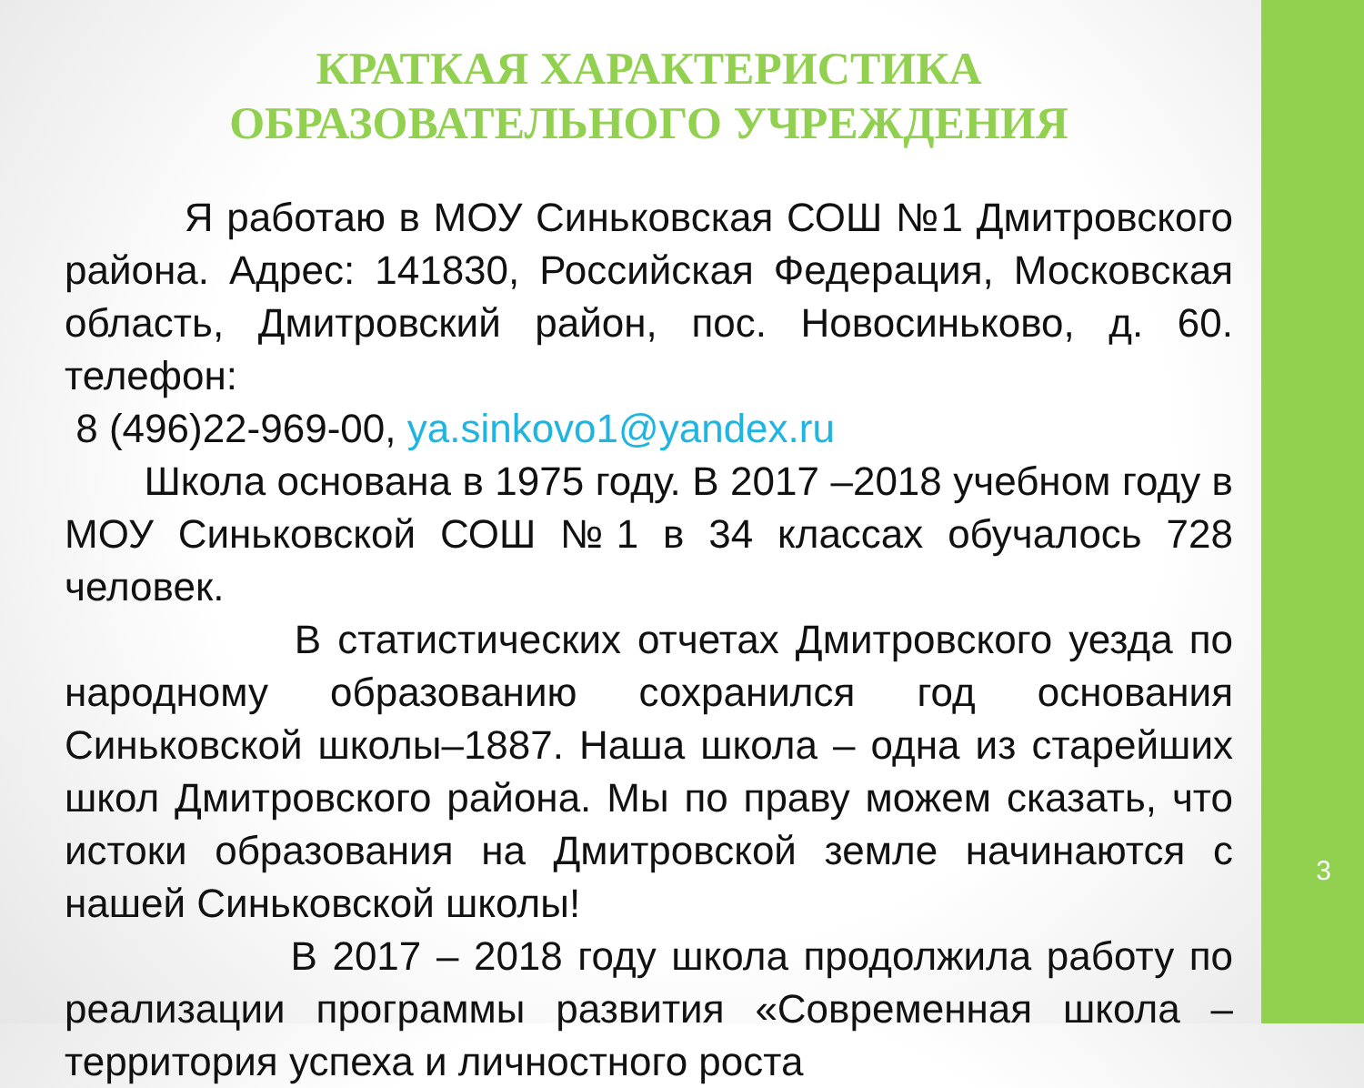3
КРАТКАЯ ХАРАКТЕРИСТИКА
ОБРАЗОВАТЕЛЬНОГО УЧРЕЖДЕНИЯ
Я работаю в МОУ Синьковская СОШ №1 Дмитровского района. Адрес: 141830, Российская Федерация, Московская область, Дмитровский район, пос. Новосиньково, д. 60. телефон:
8 (496)22-969-00, ya.sinkovo1@yandex.ru
Школа основана в 1975 году. В 2017 –2018 учебном году в МОУ Синьковской СОШ №1 в 34 классах обучалось 728 человек.
В статистических отчетах Дмитровского уезда по народному образованию сохранился год основания Синьковской школы–1887. Наша школа – одна из старейших школ Дмитровского района. Мы по праву можем сказать, что истоки образования на Дмитровской земле начинаются с нашей Синьковской школы!
В 2017 – 2018 году школа продолжила работу по реализации программы развития «Современная школа – территория успеха и личностного роста